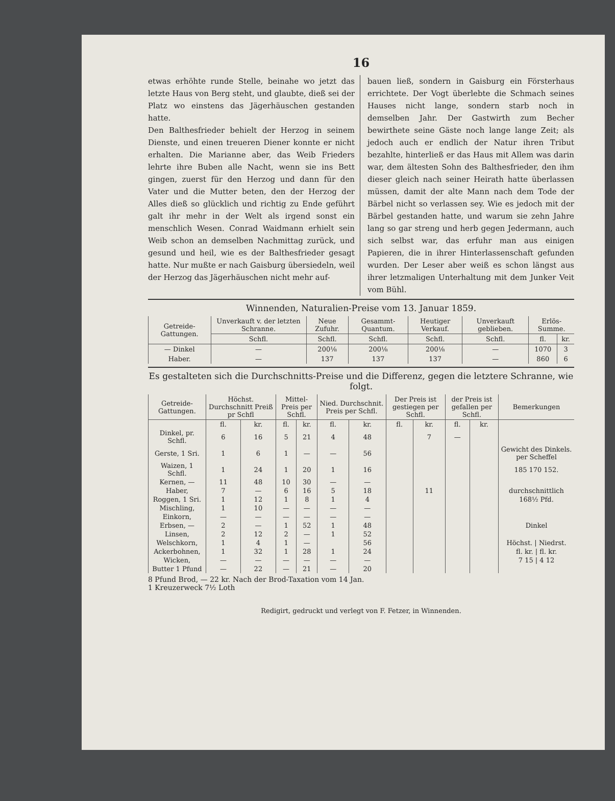16
etwas erhöhte runde Stelle, beinahe wo jetzt das letzte Haus von Berg steht, und glaubte, dieß sei der Platz wo einstens das Jägerhäuschen gestanden hatte.
Den Balthesfrieder behielt der Herzog in seinem Dienste, und einen treueren Diener konnte er nicht erhalten. Die Marianne aber, das Weib Frieders lehrte ihre Buben alle Nacht, wenn sie ins Bett gingen, zuerst für den Herzog und dann für den Vater und die Mutter beten, den der Herzog der Alles dieß so glücklich und richtig zu Ende geführt galt ihr mehr in der Welt als irgend sonst ein menschlich Wesen. Conrad Waidmann erhielt sein Weib schon an demselben Nachmittag zurück, und gesund und heil, wie es der Balthesfrieder gesagt hatte. Nur mußte er nach Gaisburg übersiedeln, weil der Herzog das Jägerhäuschen nicht mehr auf-
bauen ließ, sondern in Gaisburg ein Försterhaus errichtete. Der Vogt überlebte die Schmach seines Hauses nicht lange, sondern starb noch in demselben Jahr. Der Gastwirth zum Becher bewirthete seine Gäste noch lange lange Zeit; als jedoch auch er endlich der Natur ihren Tribut bezahlte, hinterließ er das Haus mit Allem was darin war, dem ältesten Sohn des Balthesfrieder, den ihm dieser gleich nach seiner Heirath hatte überlassen müssen, damit der alte Mann nach dem Tode der Bärbel nicht so verlassen sey. Wie es jedoch mit der Bärbel gestanden hatte, und warum sie zehn Jahre lang so gar streng und herb gegen Jedermann, auch sich selbst war, das erfuhr man aus einigen Papieren, die in ihrer Hinterlassenschaft gefunden wurden. Der Leser aber weiß es schon längst aus ihrer letzmaligen Unterhaltung mit dem Junker Veit vom Bühl.
Winnenden, Naturalien-Preise vom 13. Januar 1859.
| Getreide-Gattungen. | Unverkauft v. der letzten Schranne. | Neue Zufuhr. | Gesammt-Quantum. | Heutiger Verkauf. | Unverkauft geblieben. | Erlös-Summe. | |
| --- | --- | --- | --- | --- | --- | --- | --- |
| | Schfl. | Schfl. | Schfl. | Schfl. | Schfl. | fl. | kr. |
| — Dinkel | — | 200⅛ | 200⅛ | 200⅛ | — | 1070 | 3 |
| Haber. | — | 137 | 137 | 137 | — | 860 | 6 |
Es gestalteten sich die Durchschnitts-Preise und die Differenz, gegen die letztere Schranne, wie folgt.
| Getreide-Gattungen. | Höchst. Durchschnitt Preiß pr Schfl | | Mittel-Preis per Schfl. | | Nied. Durchschnit. Preis per Schfl. | | Der Preis ist gestiegen per Schfl. | | der Preis ist gefallen per Schfl. | | Bemerkungen |
| --- | --- | --- | --- | --- | --- | --- | --- | --- | --- | --- | --- |
| | fl. | kr. | fl. | kr. | fl. | kr. | fl. | kr. | fl. | kr. | |
| Dinkel, pr. Schfl. | 6 | 16 | 5 | 21 | 4 | 48 | | 7 | — | | |
| Gerste, 1 Sri. | 1 | 6 | 1 | — | — | 56 | | | | | Gewicht des Dinkels. per Scheffel |
| Waizen, 1 Schfl. | 1 | 24 | 1 | 20 | 1 | 16 | | | | | 185 170 152. |
| Kernen, — | 11 | 48 | 10 | 30 | — | — | | | | | |
| Haber, | 7 | — | 6 | 16 | 5 | 18 | | 11 | | | durchschnittlich |
| Roggen, 1 Sri. | 1 | 12 | 1 | 8 | 1 | 4 | | | | | 168½ Pfd. |
| Mischling, | 1 | 10 | — | — | — | — | | | | | |
| Einkorn, | — | — | — | — | — | — | | | | | |
| Erbsen, — | 2 | — | 1 | 52 | 1 | 48 | | | | | Dinkel |
| Linsen, | 2 | 12 | 2 | — | 1 | 52 | | | | | |
| Welschkorn, | 1 | 4 | 1 | — | | 56 | | | | | Höchst. / Niedrst. |
| Ackerbohnen, | 1 | 32 | 1 | 28 | 1 | 24 | | | | | fl. kr. / fl. kr. |
| Wicken, | — | — | — | — | — | — | | | | | 7 15 / 4 12 |
| Butter 1 Pfund | — | 22 | — | 21 | — | 20 | | | | | |
8 Pfund Brod, — 22 kr. Nach der Brod-Taxation vom 14 Jan.
1 Kreuzerweck 7½ Loth
Redigirt, gedruckt und verlegt von F. Fetzer, in Winnenden.